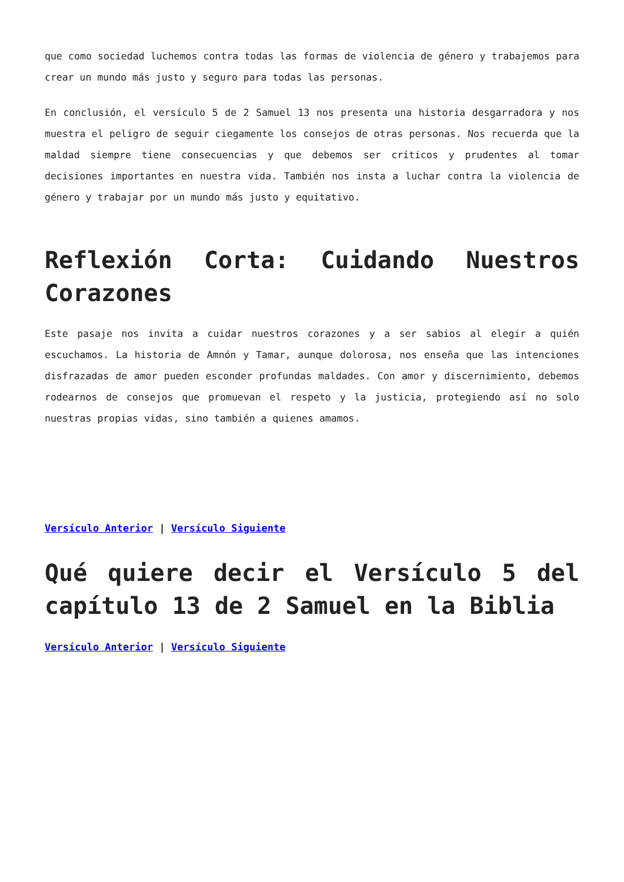que como sociedad luchemos contra todas las formas de violencia de género y trabajemos para crear un mundo más justo y seguro para todas las personas.
En conclusión, el versículo 5 de 2 Samuel 13 nos presenta una historia desgarradora y nos muestra el peligro de seguir ciegamente los consejos de otras personas. Nos recuerda que la maldad siempre tiene consecuencias y que debemos ser críticos y prudentes al tomar decisiones importantes en nuestra vida. También nos insta a luchar contra la violencia de género y trabajar por un mundo más justo y equitativo.
Reflexión Corta: Cuidando Nuestros Corazones
Este pasaje nos invita a cuidar nuestros corazones y a ser sabios al elegir a quién escuchamos. La historia de Amnón y Tamar, aunque dolorosa, nos enseña que las intenciones disfrazadas de amor pueden esconder profundas maldades. Con amor y discernimiento, debemos rodearnos de consejos que promuevan el respeto y la justicia, protegiendo así no solo nuestras propias vidas, sino también a quienes amamos.
Versículo Anterior | Versículo Siguiente
Qué quiere decir el Versículo 5 del capítulo 13 de 2 Samuel en la Biblia
Versículo Anterior | Versículo Siguiente